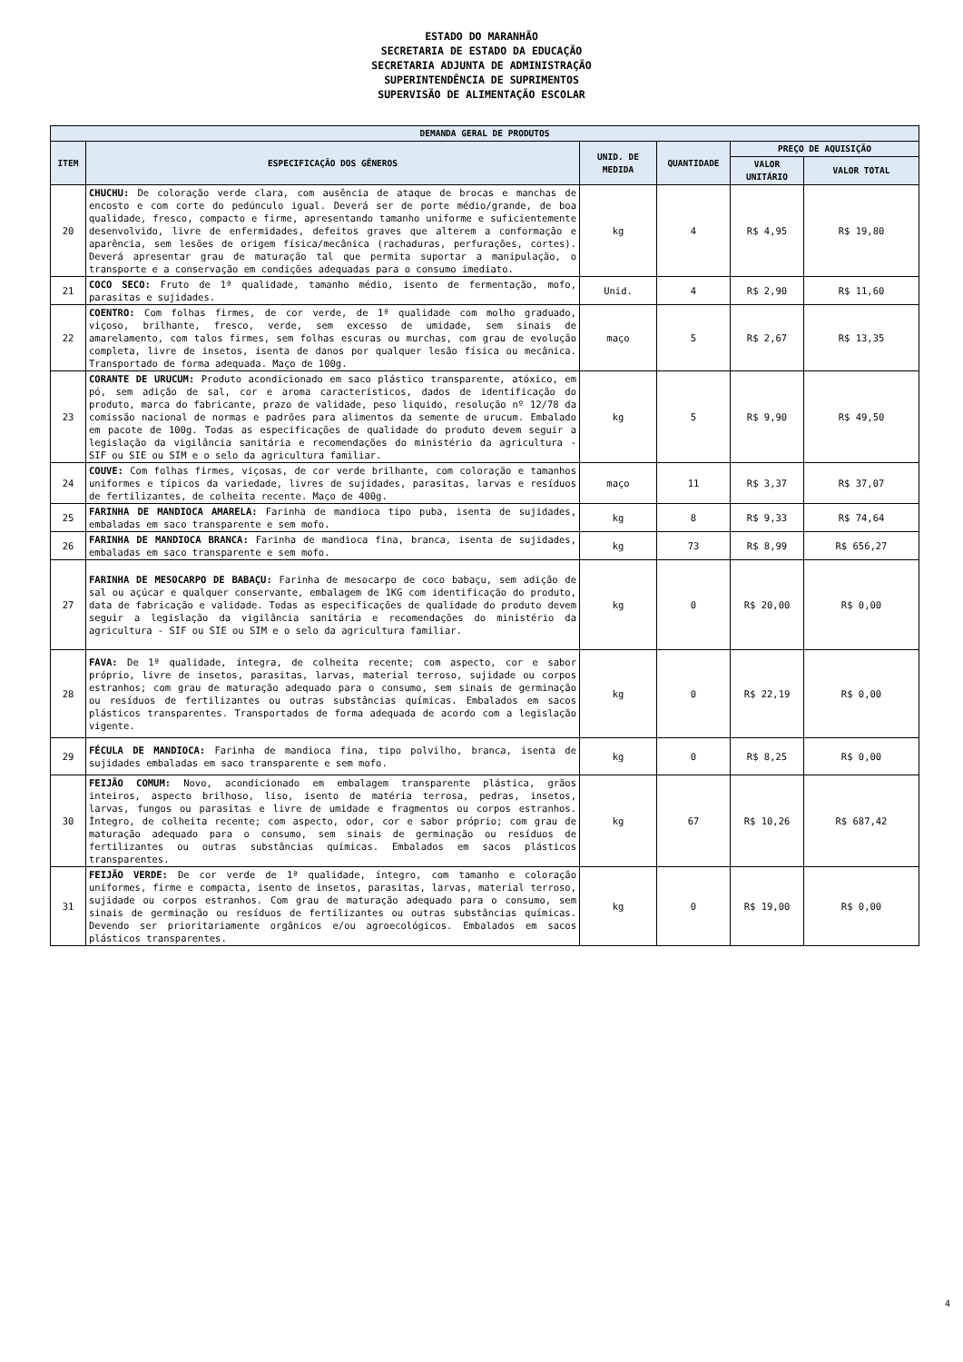ESTADO DO MARANHÃO
SECRETARIA DE ESTADO DA EDUCAÇÃO
SECRETARIA ADJUNTA DE ADMINISTRAÇÃO
SUPERINTENDÊNCIA DE SUPRIMENTOS
SUPERVISÃO DE ALIMENTAÇÃO ESCOLAR
| DEMANDA GERAL DE PRODUTOS | | | | | |
| --- | --- | --- | --- | --- | --- |
| ITEM | ESPECIFICAÇÃO DOS GÊNEROS | UNID. DE MEDIDA | QUANTIDADE | PREÇO DE AQUISIÇÃO | |
| | | | | VALOR UNITÁRIO | VALOR TOTAL |
| 20 | CHUCHU: De coloração verde clara, com ausência de ataque de brocas e manchas de encosto e com corte do pedúnculo igual. Deverá ser de porte médio/grande, de boa qualidade, fresco, compacto e firme, apresentando tamanho uniforme e suficientemente desenvolvido, livre de enfermidades, defeitos graves que alterem a conformação e aparência, sem lesões de origem física/mecânica (rachaduras, perfurações, cortes). Deverá apresentar grau de maturação tal que permita suportar a manipulação, o transporte e a conservação em condições adequadas para o consumo imediato. | kg | 4 | R$ 4,95 | R$ 19,80 |
| 21 | COCO SECO: Fruto de 1ª qualidade, tamanho médio, isento de fermentação, mofo, parasitas e sujidades. | Unid. | 4 | R$ 2,90 | R$ 11,60 |
| 22 | COENTRO: Com folhas firmes, de cor verde, de 1ª qualidade com molho graduado, viçoso, brilhante, fresco, verde, sem excesso de umidade, sem sinais de amarelamento, com talos firmes, sem folhas escuras ou murchas, com grau de evolução completa, livre de insetos, isenta de danos por qualquer lesão física ou mecânica. Transportado de forma adequada. Maço de 100g. | maço | 5 | R$ 2,67 | R$ 13,35 |
| 23 | CORANTE DE URUCUM: Produto acondicionado em saco plástico transparente, atóxico, em pó, sem adição de sal, cor e aroma característicos, dados de identificação do produto, marca do fabricante, prazo de validade, peso liquido, resolução nº 12/78 da comissão nacional de normas e padrões para alimentos da semente de urucum. Embalado em pacote de 100g. Todas as especificações de qualidade do produto devem seguir a legislação da vigilância sanitária e recomendações do ministério da agricultura - SIF ou SIE ou SIM e o selo da agricultura familiar. | kg | 5 | R$ 9,90 | R$ 49,50 |
| 24 | COUVE: Com folhas firmes, viçosas, de cor verde brilhante, com coloração e tamanhos uniformes e típicos da variedade, livres de sujidades, parasitas, larvas e resíduos de fertilizantes, de colheita recente. Maço de 400g. | maço | 11 | R$ 3,37 | R$ 37,07 |
| 25 | FARINHA DE MANDIOCA AMARELA: Farinha de mandioca tipo puba, isenta de sujidades, embaladas em saco transparente e sem mofo. | kg | 8 | R$ 9,33 | R$ 74,64 |
| 26 | FARINHA DE MANDIOCA BRANCA: Farinha de mandioca fina, branca, isenta de sujidades, embaladas em saco transparente e sem mofo. | kg | 73 | R$ 8,99 | R$ 656,27 |
| 27 | FARINHA DE MESOCARPO DE BABAÇU: Farinha de mesocarpo de coco babaçu, sem adição de sal ou açúcar e qualquer conservante, embalagem de 1KG com identificação do produto, data de fabricação e validade. Todas as especificações de qualidade do produto devem seguir a legislação da vigilância sanitária e recomendações do ministério da agricultura - SIF ou SIE ou SIM e o selo da agricultura familiar. | kg | 0 | R$ 20,00 | R$ 0,00 |
| 28 | FAVA: De 1ª qualidade, íntegra, de colheita recente; com aspecto, cor e sabor próprio, livre de insetos, parasitas, larvas, material terroso, sujidade ou corpos estranhos; com grau de maturação adequado para o consumo, sem sinais de germinação ou resíduos de fertilizantes ou outras substâncias químicas. Embalados em sacos plásticos transparentes. Transportados de forma adequada de acordo com a legislação vigente. | kg | 0 | R$ 22,19 | R$ 0,00 |
| 29 | FÉCULA DE MANDIOCA: Farinha de mandioca fina, tipo polvilho, branca, isenta de sujidades embaladas em saco transparente e sem mofo. | kg | 0 | R$ 8,25 | R$ 0,00 |
| 30 | FEIJÃO COMUM: Novo, acondicionado em embalagem transparente plástica, grãos inteiros, aspecto brilhoso, liso, isento de matéria terrosa, pedras, insetos, larvas, fungos ou parasitas e livre de umidade e fragmentos ou corpos estranhos. Íntegro, de colheita recente; com aspecto, odor, cor e sabor próprio; com grau de maturação adequado para o consumo, sem sinais de germinação ou resíduos de fertilizantes ou outras substâncias químicas. Embalados em sacos plásticos transparentes. | kg | 67 | R$ 10,26 | R$ 687,42 |
| 31 | FEIJÃO VERDE: De cor verde de 1ª qualidade, íntegro, com tamanho e coloração uniformes, firme e compacta, isento de insetos, parasitas, larvas, material terroso, sujidade ou corpos estranhos. Com grau de maturação adequado para o consumo, sem sinais de germinação ou resíduos de fertilizantes ou outras substâncias químicas. Devendo ser prioritariamente orgânicos e/ou agroecológicos. Embalados em sacos plásticos transparentes. | kg | 0 | R$ 19,00 | R$ 0,00 |
4